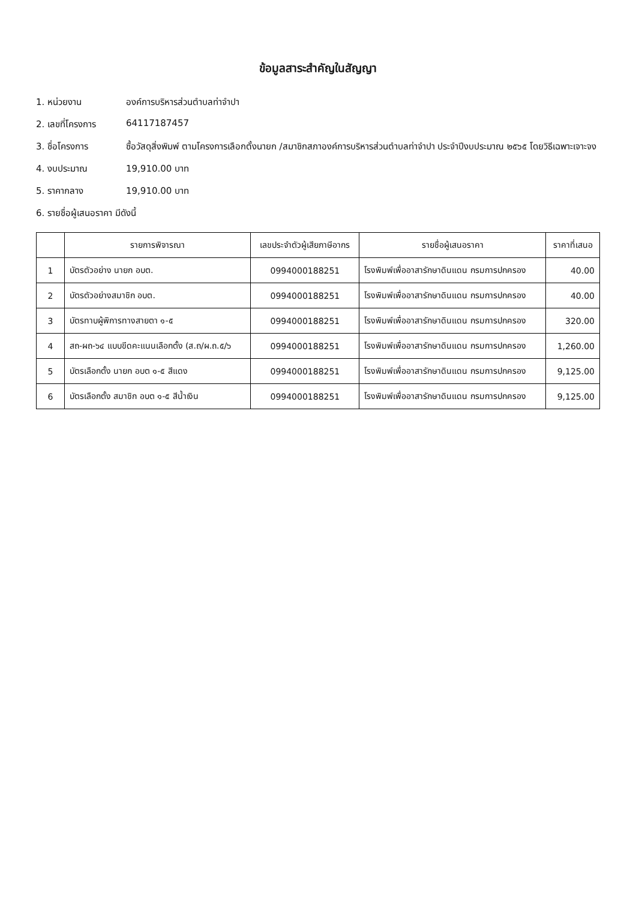ข้อมูลสาระสำคัญในสัญญา
1. หน่วยงาน องค์การบริหารส่วนตำบลท่าจำปา
2. เลขที่โครงการ 64117187457
3. ชื่อโครงการ ซื้อวัสดุสิ่งพิมพ์ ตามโครงการเลือกตั้งนายก /สมาชิกสภาองค์การบริหารส่วนตำบลท่าจำปา ประจำปีงบประมาณ ๒๕๖๕ โดยวิธีเฉพาะเจาะจง
4. งบประมาณ 19,910.00 บาท
5. ราคากลาง 19,910.00 บาท
6. รายชื่อผู้เสนอราคา มีดังนี้
| | รายการพิจารณา | เลขประจำตัวผู้เสียภาษีอากร | รายชื่อผู้เสนอราคา | ราคาที่เสนอ |
| --- | --- | --- | --- | --- |
| 1 | บัตรตัวอย่าง นายก อบต. | 0994000188251 | โรงพิมพ์เพื่ออาสารักษาดินแดน กรมการปกครอง | 40.00 |
| 2 | บัตรตัวอย่างสมาชิก อบต. | 0994000188251 | โรงพิมพ์เพื่ออาสารักษาดินแดน กรมการปกครอง | 40.00 |
| 3 | บัตรทาบผู้พิการทางสายตา ๑-๕ | 0994000188251 | โรงพิมพ์เพื่ออาสารักษาดินแดน กรมการปกครอง | 320.00 |
| 4 | สถ-ผถ-๖๔ แบบขีดคะแนนเลือกตั้ง (ส.ถ/ผ.ถ.๕/๖ | 0994000188251 | โรงพิมพ์เพื่ออาสารักษาดินแดน กรมการปกครอง | 1,260.00 |
| 5 | บัตรเลือกตั้ง นายก อบต ๑-๕ สีแดง | 0994000188251 | โรงพิมพ์เพื่ออาสารักษาดินแดน กรมการปกครอง | 9,125.00 |
| 6 | บัตรเลือกตั้ง สมาชิก อบต ๑-๕ สีน้ำเงิน | 0994000188251 | โรงพิมพ์เพื่ออาสารักษาดินแดน กรมการปกครอง | 9,125.00 |